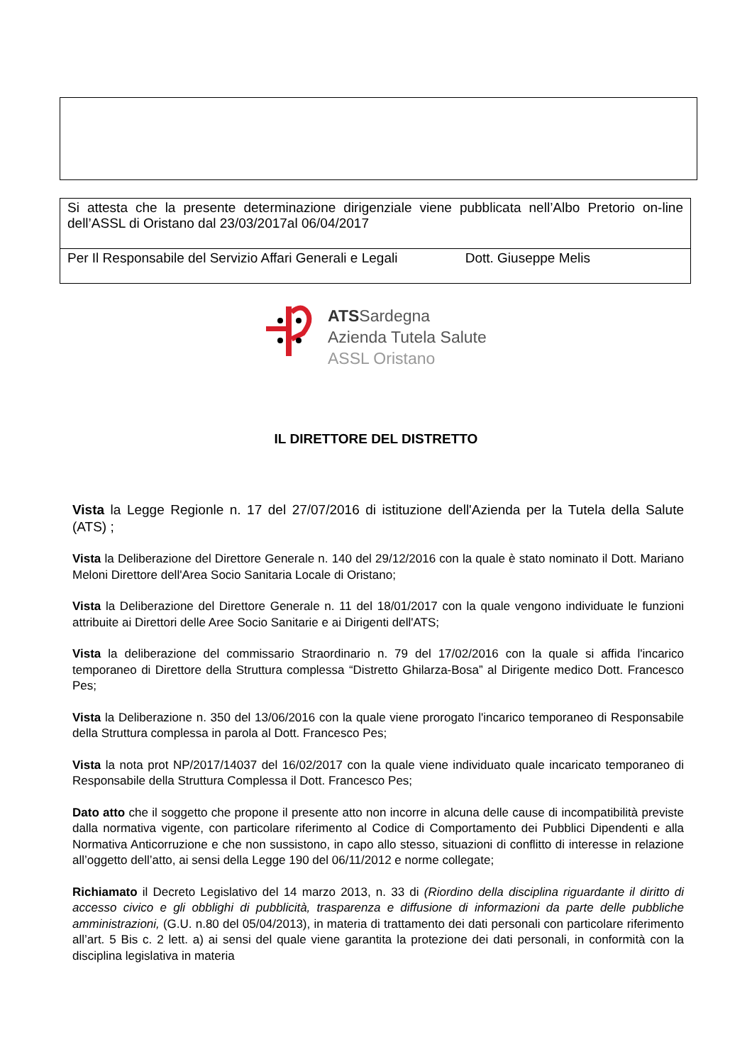| Si attesta che la presente determinazione dirigenziale viene pubblicata nell’Albo Pretorio on-line dell’ASSL di Oristano dal 23/03/2017al 06/04/2017 |
| Per Il Responsabile del Servizio Affari Generali e Legali Dott. Giuseppe Melis |
ATSSardegna
Azienda Tutela Salute
ASSL Oristano
IL DIRETTORE DEL DISTRETTO
Vista la Legge Regionle n. 17 del 27/07/2016 di istituzione dell'Azienda per la Tutela della Salute (ATS) ;
Vista la Deliberazione del Direttore Generale n. 140 del 29/12/2016 con la quale è stato nominato il Dott. Mariano Meloni Direttore dell'Area Socio Sanitaria Locale di Oristano;
Vista la Deliberazione del Direttore Generale n. 11 del 18/01/2017 con la quale vengono individuate le funzioni attribuite ai Direttori delle Aree Socio Sanitarie e ai Dirigenti dell'ATS;
Vista la deliberazione del commissario Straordinario n. 79 del 17/02/2016 con la quale si affida l'incarico temporaneo di Direttore della Struttura complessa “Distretto Ghilarza-Bosa” al Dirigente medico Dott. Francesco Pes;
Vista la Deliberazione n. 350 del 13/06/2016 con la quale viene prorogato l'incarico temporaneo di Responsabile della Struttura complessa in parola al Dott. Francesco Pes;
Vista la nota prot NP/2017/14037 del 16/02/2017 con la quale viene individuato quale incaricato temporaneo di Responsabile della Struttura Complessa il Dott. Francesco Pes;
Dato atto che il soggetto che propone il presente atto non incorre in alcuna delle cause di incompatibilità previste dalla normativa vigente, con particolare riferimento al Codice di Comportamento dei Pubblici Dipendenti e alla Normativa Anticorruzione e che non sussistono, in capo allo stesso, situazioni di conflitto di interesse in relazione all’oggetto dell’atto, ai sensi della Legge 190 del 06/11/2012 e norme collegate;
Richiamato il Decreto Legislativo del 14 marzo 2013, n. 33 di (Riordino della disciplina riguardante il diritto di accesso civico e gli obblighi di pubblicità, trasparenza e diffusione di informazioni da parte delle pubbliche amministrazioni, (G.U. n.80 del 05/04/2013), in materia di trattamento dei dati personali con particolare riferimento all’art. 5 Bis c. 2 lett. a) ai sensi del quale viene garantita la protezione dei dati personali, in conformità con la disciplina legislativa in materia